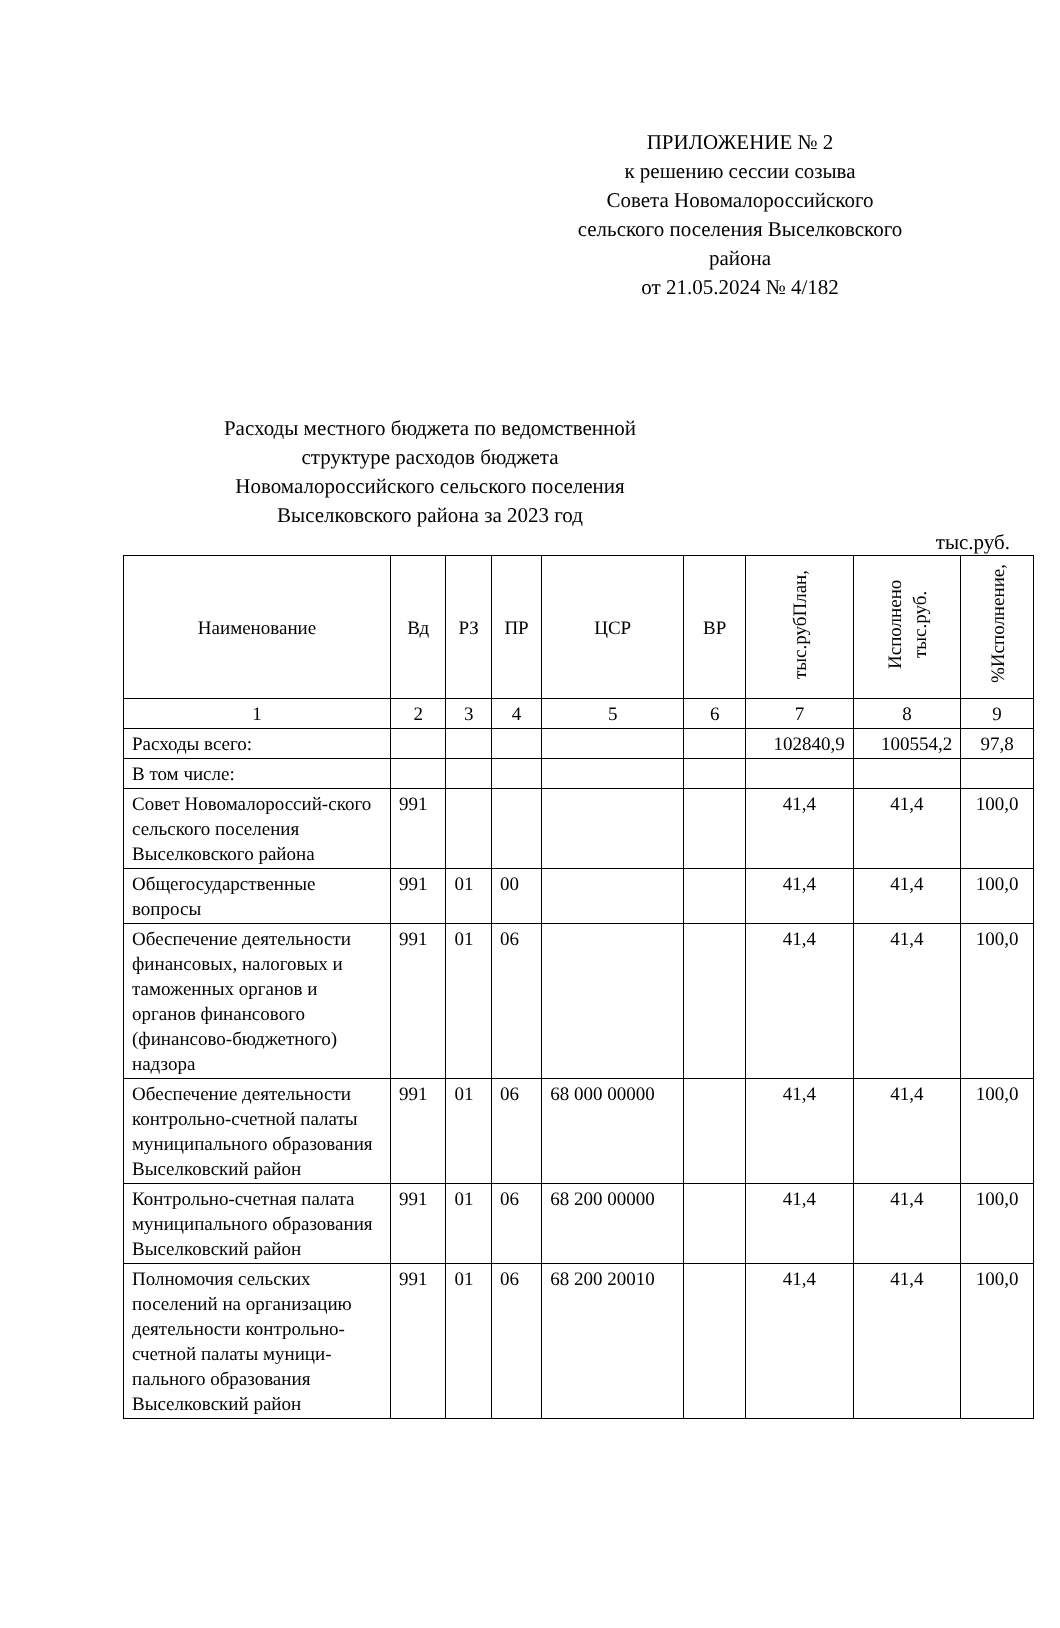ПРИЛОЖЕНИЕ № 2
к решению сессии созыва
Совета Новомалороссийского сельского поселения Выселковского района
от 21.05.2024 № 4/182
Расходы местного бюджета по ведомственной структуре расходов бюджета Новомалороссийского сельского поселения Выселковского района за 2023 год
тыс.руб.
| Наименование | Вд | РЗ | ПР | ЦСР | ВР | тыс.рубПлан, | Исполнено тыс.руб. | %Исполнение, |
| --- | --- | --- | --- | --- | --- | --- | --- | --- |
| 1 | 2 | 3 | 4 | 5 | 6 | 7 | 8 | 9 |
| Расходы всего: | | | | | | 102840,9 | 100554,2 | 97,8 |
| В том числе: | | | | | | | | |
| Совет Новомалороссий-ского сельского поселения Выселковского района | 991 | | | | | 41,4 | 41,4 | 100,0 |
| Общегосударственные вопросы | 991 | 01 | 00 | | | 41,4 | 41,4 | 100,0 |
| Обеспечение деятельности финансовых, налоговых и таможенных органов и органов финансового (финансово-бюджетного) надзора | 991 | 01 | 06 | | | 41,4 | 41,4 | 100,0 |
| Обеспечение деятельности контрольно-счетной палаты муниципального образования Выселковский район | 991 | 01 | 06 | 68 000 00000 | | 41,4 | 41,4 | 100,0 |
| Контрольно-счетная палата муниципального образования Выселковский район | 991 | 01 | 06 | 68 200 00000 | | 41,4 | 41,4 | 100,0 |
| Полномочия сельских поселений на организацию деятельности контрольно-счетной палаты муници-пального образования Выселковский район | 991 | 01 | 06 | 68 200 20010 | | 41,4 | 41,4 | 100,0 |